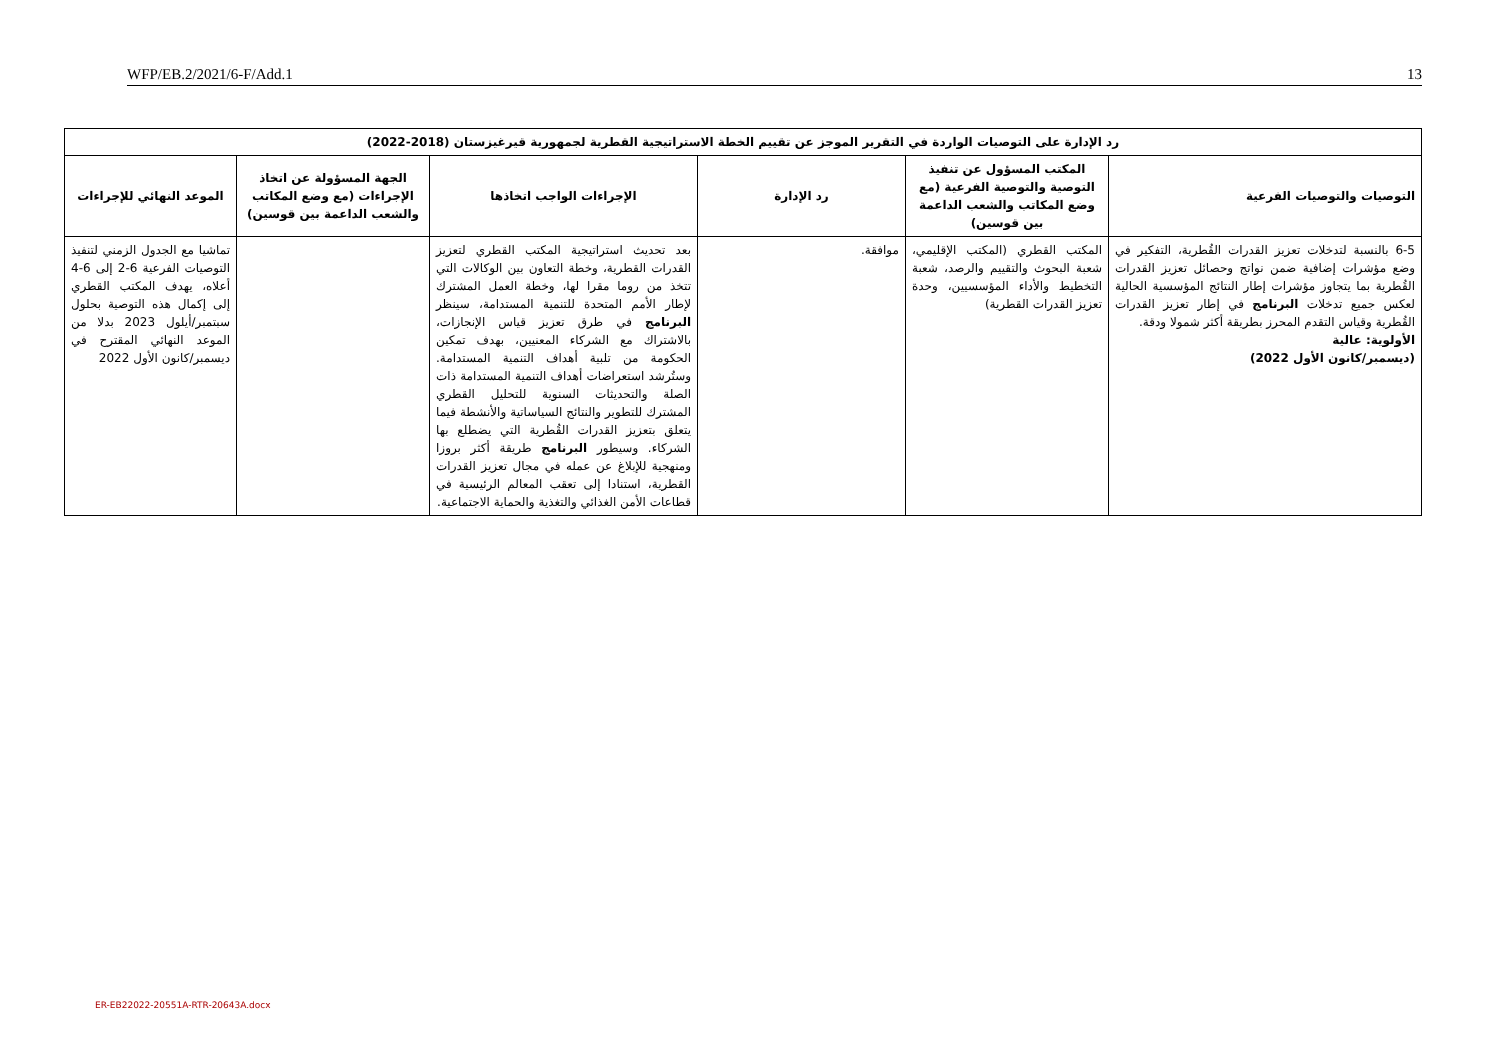WFP/EB.2/2021/6-F/Add.1 13
| رد الإدارة على التوصيات الواردة في التقرير الموجز عن تقييم الخطة الاستراتيجية القطرية لجمهورية قيرغيزستان (2018-2022) | | | | | |
| --- | --- | --- | --- | --- | --- |
| التوصيات والتوصيات الفرعية | المكتب المسؤول عن تنفيذ التوصية والتوصية الفرعية (مع وضع المكاتب والشعب الداعمة بين قوسين) | رد الإدارة | الإجراءات الواجب اتخاذها | الجهة المسؤولة عن اتخاذ الإجراءات (مع وضع المكاتب والشعب الداعمة بين قوسين) | الموعد النهائي للإجراءات |
| 6-5 بالنسبة لتدخلات تعزيز القدرات القُطرية، التفكير في وضع مؤشرات إضافية ضمن نواتج وحصائل تعزيز القدرات القُطرية بما يتجاوز مؤشرات إطار النتائج المؤسسية الحالية لعكس جميع تدخلات البرنامج في إطار تعزيز القدرات القُطرية وقياس التقدم المحرز بطريقة أكثر شمولا ودقة. الأولوية: عالية (ديسمبر/كانون الأول 2022) | المكتب القطري (المكتب الإقليمي، شعبة البحوث والتقييم والرصد، شعبة التخطيط والأداء المؤسسيين، وحدة تعزيز القدرات القطرية) | موافقة. | بعد تحديث استراتيجية المكتب القطري لتعزيز القدرات القطرية، وخطة التعاون بين الوكالات التي تتخذ من روما مقرا لها، وخطة العمل المشترك لإطار الأمم المتحدة للتنمية المستدامة، سينظر البرنامج في طرق تعزيز قياس الإنجازات، بالاشتراك مع الشركاء المعنيين، بهدف تمكين الحكومة من تلبية أهداف التنمية المستدامة. وستُرشد استعراضات أهداف التنمية المستدامة ذات الصلة والتحديثات السنوية للتحليل القطري المشترك للتطوير والنتائج السياساتية والأنشطة فيما يتعلق بتعزيز القدرات القُطرية التي يضطلع بها الشركاء. وسيطور البرنامج طريقة أكثر بروزا ومنهجية للإبلاغ عن عمله في مجال تعزيز القدرات القطرية، استنادا إلى تعقب المعالم الرئيسية في قطاعات الأمن الغذائي والتغذية والحماية الاجتماعية. | | تماشيا مع الجدول الزمني لتنفيذ التوصيات الفرعية 6-2 إلى 6-4 أعلاه، يهدف المكتب القطري إلى إكمال هذه التوصية بحلول سبتمبر/أيلول 2023 بدلا من الموعد النهائي المقترح في ديسمبر/كانون الأول 2022 |
ER-EB22022-20551A-RTR-20643A.docx